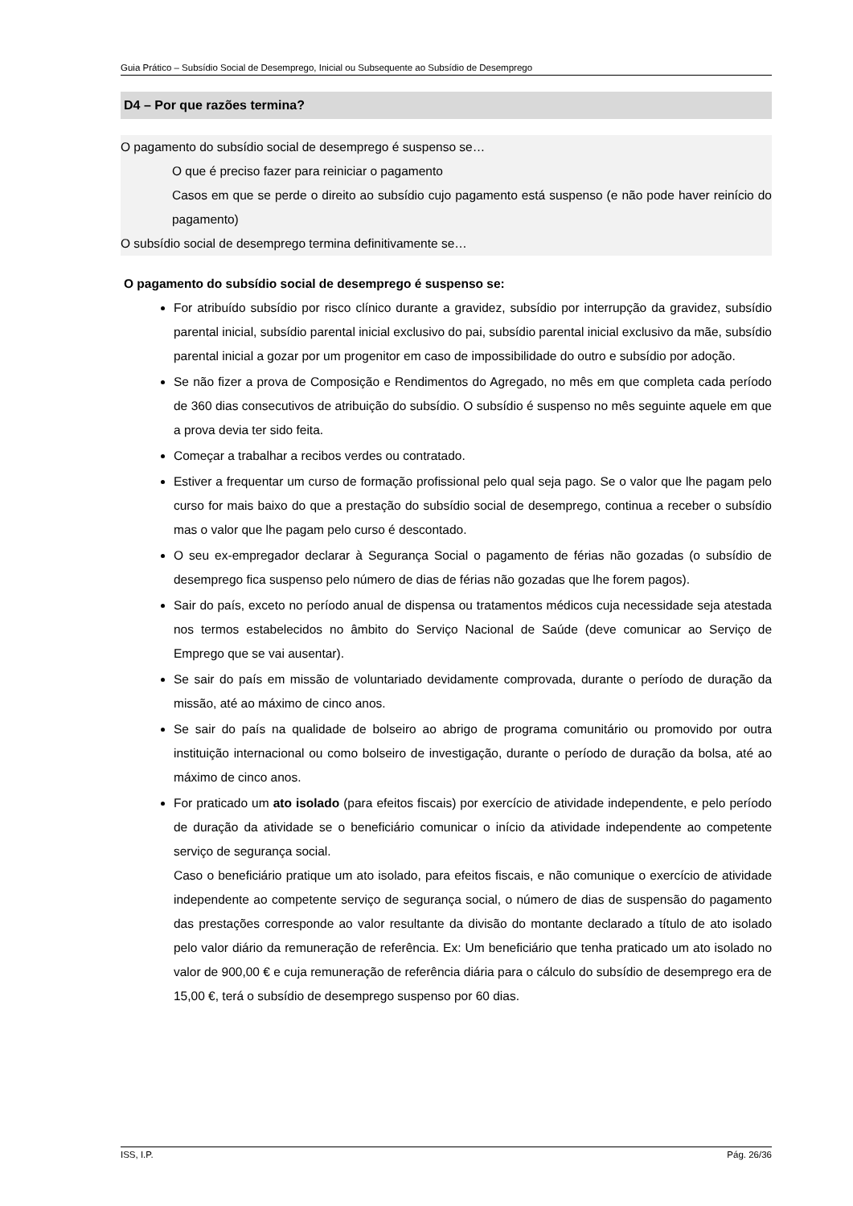Guia Prático – Subsídio Social de Desemprego, Inicial ou Subsequente ao Subsídio de Desemprego
D4 – Por que razões termina?
O pagamento do subsídio social de desemprego é suspenso se…
O que é preciso fazer para reiniciar o pagamento
Casos em que se perde o direito ao subsídio cujo pagamento está suspenso (e não pode haver reinício do pagamento)
O subsídio social de desemprego termina definitivamente se…
O pagamento do subsídio social de desemprego é suspenso se:
For atribuído subsídio por risco clínico durante a gravidez, subsídio por interrupção da gravidez, subsídio parental inicial, subsídio parental inicial exclusivo do pai, subsídio parental inicial exclusivo da mãe, subsídio parental inicial a gozar por um progenitor em caso de impossibilidade do outro e subsídio por adoção.
Se não fizer a prova de Composição e Rendimentos do Agregado, no mês em que completa cada período de 360 dias consecutivos de atribuição do subsídio. O subsídio é suspenso no mês seguinte aquele em que a prova devia ter sido feita.
Começar a trabalhar a recibos verdes ou contratado.
Estiver a frequentar um curso de formação profissional pelo qual seja pago. Se o valor que lhe pagam pelo curso for mais baixo do que a prestação do subsídio social de desemprego, continua a receber o subsídio mas o valor que lhe pagam pelo curso é descontado.
O seu ex-empregador declarar à Segurança Social o pagamento de férias não gozadas (o subsídio de desemprego fica suspenso pelo número de dias de férias não gozadas que lhe forem pagos).
Sair do país, exceto no período anual de dispensa ou tratamentos médicos cuja necessidade seja atestada nos termos estabelecidos no âmbito do Serviço Nacional de Saúde (deve comunicar ao Serviço de Emprego que se vai ausentar).
Se sair do país em missão de voluntariado devidamente comprovada, durante o período de duração da missão, até ao máximo de cinco anos.
Se sair do país na qualidade de bolseiro ao abrigo de programa comunitário ou promovido por outra instituição internacional ou como bolseiro de investigação, durante o período de duração da bolsa, até ao máximo de cinco anos.
For praticado um ato isolado (para efeitos fiscais) por exercício de atividade independente, e pelo período de duração da atividade se o beneficiário comunicar o início da atividade independente ao competente serviço de segurança social.
Caso o beneficiário pratique um ato isolado, para efeitos fiscais, e não comunique o exercício de atividade independente ao competente serviço de segurança social, o número de dias de suspensão do pagamento das prestações corresponde ao valor resultante da divisão do montante declarado a título de ato isolado pelo valor diário da remuneração de referência. Ex: Um beneficiário que tenha praticado um ato isolado no valor de 900,00 € e cuja remuneração de referência diária para o cálculo do subsídio de desemprego era de 15,00 €, terá o subsídio de desemprego suspenso por 60 dias.
ISS, I.P. Pág. 26/36